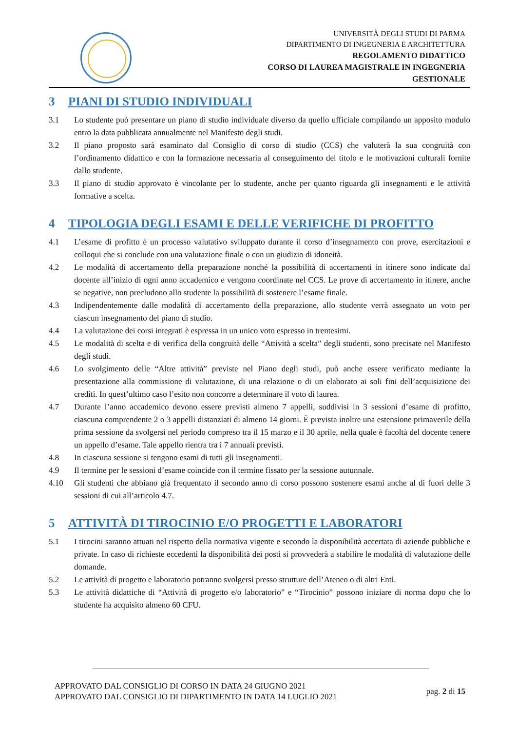UNIVERSITÀ DEGLI STUDI DI PARMA
DIPARTIMENTO DI INGEGNERIA E ARCHITETTURA
REGOLAMENTO DIDATTICO
CORSO DI LAUREA MAGISTRALE IN INGEGNERIA
GESTIONALE
3 PIANI DI STUDIO INDIVIDUALI
3.1 Lo studente può presentare un piano di studio individuale diverso da quello ufficiale compilando un apposito modulo entro la data pubblicata annualmente nel Manifesto degli studi.
3.2 Il piano proposto sarà esaminato dal Consiglio di corso di studio (CCS) che valuterà la sua congruità con l’ordinamento didattico e con la formazione necessaria al conseguimento del titolo e le motivazioni culturali fornite dallo studente.
3.3 Il piano di studio approvato è vincolante per lo studente, anche per quanto riguarda gli insegnamenti e le attività formative a scelta.
4 TIPOLOGIA DEGLI ESAMI E DELLE VERIFICHE DI PROFITTO
4.1 L’esame di profitto è un processo valutativo sviluppato durante il corso d’insegnamento con prove, esercitazioni e colloqui che si conclude con una valutazione finale o con un giudizio di idoneità.
4.2 Le modalità di accertamento della preparazione nonché la possibilità di accertamenti in itinere sono indicate dal docente all’inizio di ogni anno accademico e vengono coordinate nel CCS. Le prove di accertamento in itinere, anche se negative, non precludono allo studente la possibilità di sostenere l’esame finale.
4.3 Indipendentemente dalle modalità di accertamento della preparazione, allo studente verrà assegnato un voto per ciascun insegnamento del piano di studio.
4.4 La valutazione dei corsi integrati è espressa in un unico voto espresso in trentesimi.
4.5 Le modalità di scelta e di verifica della congruità delle “Attività a scelta” degli studenti, sono precisate nel Manifesto degli studi.
4.6 Lo svolgimento delle “Altre attività” previste nel Piano degli studi, può anche essere verificato mediante la presentazione alla commissione di valutazione, di una relazione o di un elaborato ai soli fini dell’acquisizione dei crediti. In quest’ultimo caso l’esito non concorre a determinare il voto di laurea.
4.7 Durante l’anno accademico devono essere previsti almeno 7 appelli, suddivisi in 3 sessioni d’esame di profitto, ciascuna comprendente 2 o 3 appelli distanziati di almeno 14 giorni. È prevista inoltre una estensione primaverile della prima sessione da svolgersi nel periodo compreso tra il 15 marzo e il 30 aprile, nella quale è facoltà del docente tenere un appello d’esame. Tale appello rientra tra i 7 annuali previsti.
4.8 In ciascuna sessione si tengono esami di tutti gli insegnamenti.
4.9 Il termine per le sessioni d’esame coincide con il termine fissato per la sessione autunnale.
4.10 Gli studenti che abbiano già frequentato il secondo anno di corso possono sostenere esami anche al di fuori delle 3 sessioni di cui all’articolo 4.7.
5 ATTIVITÀ DI TIROCINIO E/O PROGETTI E LABORATORI
5.1 I tirocini saranno attuati nel rispetto della normativa vigente e secondo la disponibilità accertata di aziende pubbliche e private. In caso di richieste eccedenti la disponibilità dei posti si provvederà a stabilire le modalità di valutazione delle domande.
5.2 Le attività di progetto e laboratorio potranno svolgersi presso strutture dell’Ateneo o di altri Enti.
5.3 Le attività didattiche di “Attività di progetto e/o laboratorio” e “Tirocinio” possono iniziare di norma dopo che lo studente ha acquisito almeno 60 CFU.
APPROVATO DAL CONSIGLIO DI CORSO IN DATA 24 GIUGNO 2021
APPROVATO DAL CONSIGLIO DI DIPARTIMENTO IN DATA 14 LUGLIO 2021
pag. 2 di 15